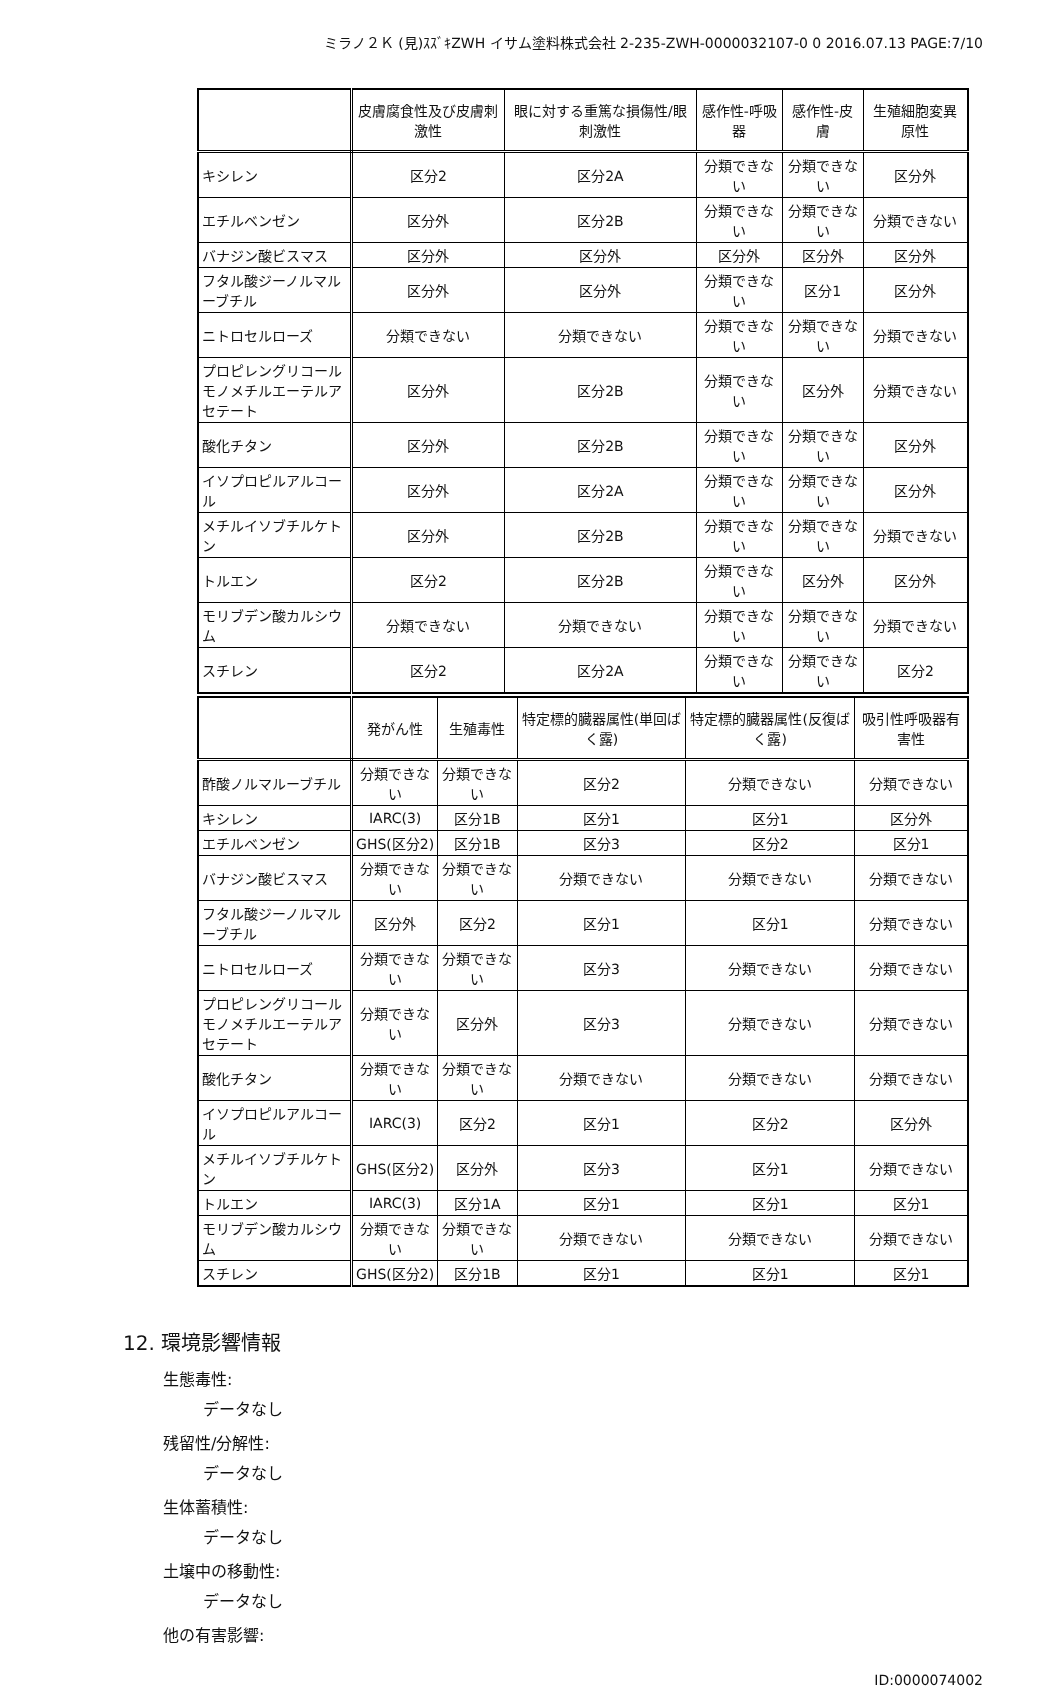ミラノ２Ｋ (見)ｽｽﾞｷZWH イサム塗料株式会社 2-235-ZWH-0000032107-0 0 2016.07.13 PAGE:7/10
| | 皮膚腐食性及び皮膚刺激性 | 眼に対する重篤な損傷性/眼刺激性 | 感作性-呼吸器 | 感作性-皮膚 | 生殖細胞変異原性 |
| --- | --- | --- | --- | --- | --- |
| キシレン | 区分2 | 区分2A | 分類できない | 分類できない | 区分外 |
| エチルベンゼン | 区分外 | 区分2B | 分類できない | 分類できない | 分類できない |
| バナジン酸ビスマス | 区分外 | 区分外 | 区分外 | 区分外 | 区分外 |
| フタル酸ジーノルマルーブチル | 区分外 | 区分外 | 分類できない | 区分1 | 区分外 |
| ニトロセルローズ | 分類できない | 分類できない | 分類できない | 分類できない | 分類できない |
| プロピレングリコールモノメチルエーテルアセテート | 区分外 | 区分2B | 分類できない | 区分外 | 分類できない |
| 酸化チタン | 区分外 | 区分2B | 分類できない | 分類できない | 区分外 |
| イソプロピルアルコール | 区分外 | 区分2A | 分類できない | 分類できない | 区分外 |
| メチルイソブチルケトン | 区分外 | 区分2B | 分類できない | 分類できない | 分類できない |
| トルエン | 区分2 | 区分2B | 分類できない | 区分外 | 区分外 |
| モリブデン酸カルシウム | 分類できない | 分類できない | 分類できない | 分類できない | 分類できない |
| スチレン | 区分2 | 区分2A | 分類できない | 分類できない | 区分2 |
| | 発がん性 | 生殖毒性 | 特定標的臓器属性(単回ばく露) | 特定標的臓器属性(反復ばく露) | 吸引性呼吸器有害性 |
| --- | --- | --- | --- | --- | --- |
| 酢酸ノルマルーブチル | 分類できない | 分類できない | 区分2 | 分類できない | 分類できない |
| キシレン | IARC(3) | 区分1B | 区分1 | 区分1 | 区分外 |
| エチルベンゼン | GHS(区分2) | 区分1B | 区分3 | 区分2 | 区分1 |
| バナジン酸ビスマス | 分類できない | 分類できない | 分類できない | 分類できない | 分類できない |
| フタル酸ジーノルマルーブチル | 区分外 | 区分2 | 区分1 | 区分1 | 分類できない |
| ニトロセルローズ | 分類できない | 分類できない | 区分3 | 分類できない | 分類できない |
| プロピレングリコールモノメチルエーテルアセテート | 分類できない | 区分外 | 区分3 | 分類できない | 分類できない |
| 酸化チタン | 分類できない | 分類できない | 分類できない | 分類できない | 分類できない |
| イソプロピルアルコール | IARC(3) | 区分2 | 区分1 | 区分2 | 区分外 |
| メチルイソブチルケトン | GHS(区分2) | 区分外 | 区分3 | 区分1 | 分類できない |
| トルエン | IARC(3) | 区分1A | 区分1 | 区分1 | 区分1 |
| モリブデン酸カルシウム | 分類できない | 分類できない | 分類できない | 分類できない | 分類できない |
| スチレン | GHS(区分2) | 区分1B | 区分1 | 区分1 | 区分1 |
12. 環境影響情報
生態毒性:
データなし
残留性/分解性:
データなし
生体蓄積性:
データなし
土壌中の移動性:
データなし
他の有害影響:
ID:0000074002